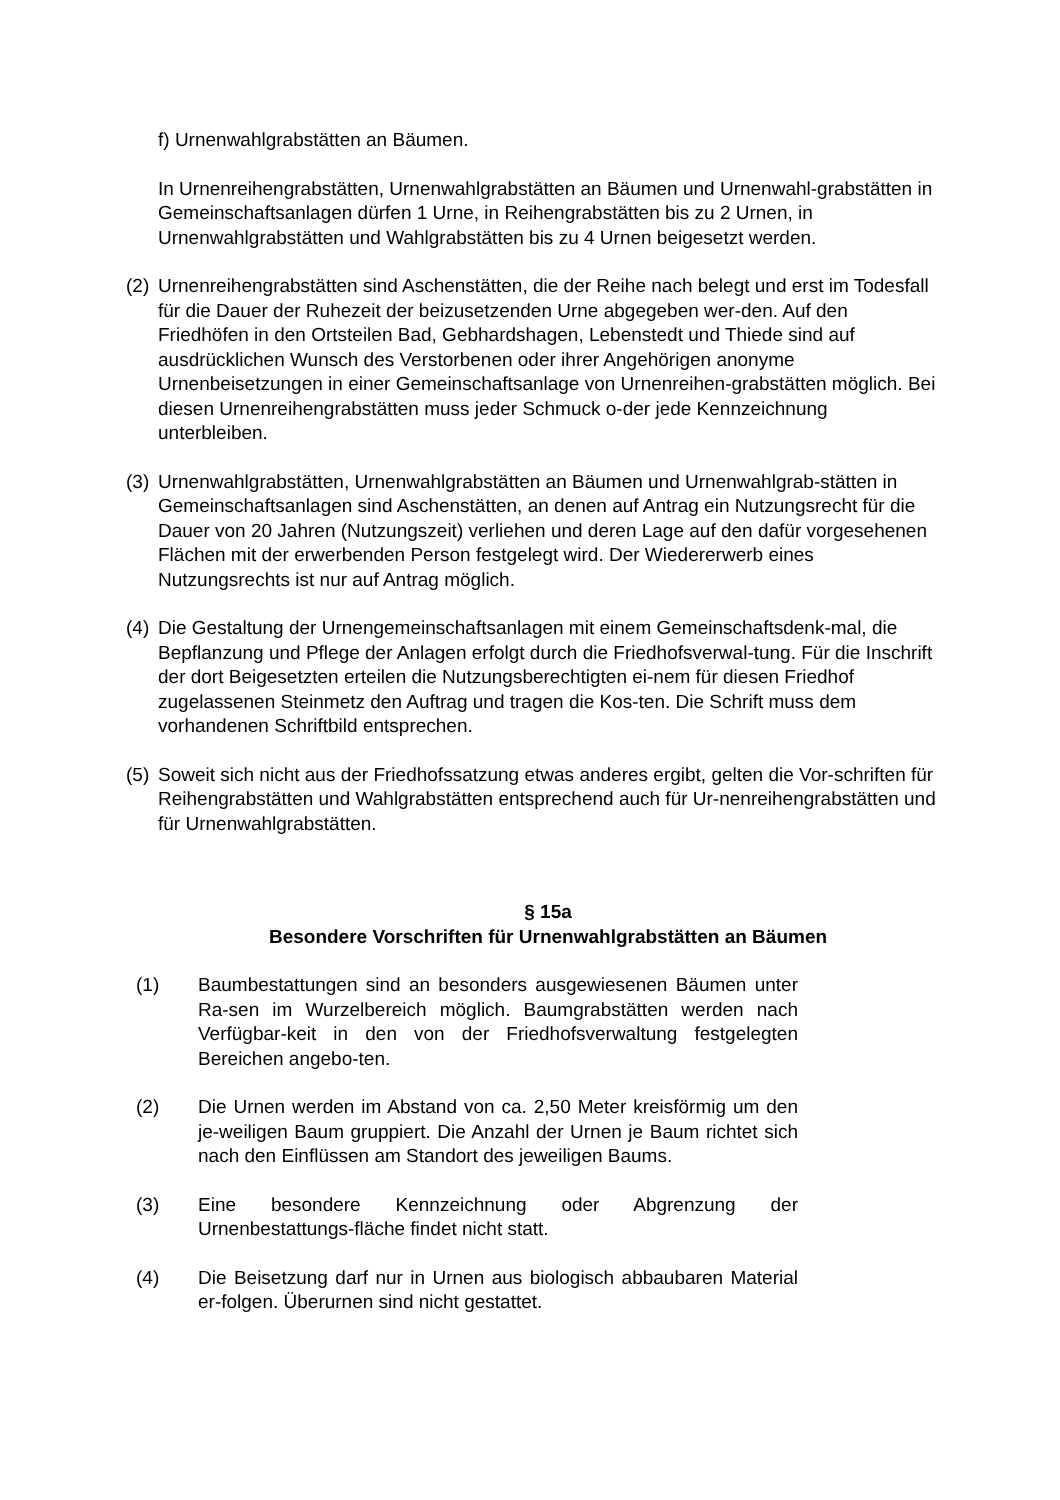f) Urnenwahlgrabstätten an Bäumen.
In Urnenreihengrabstätten, Urnenwahlgrabstätten an Bäumen und Urnenwahl-grabstätten in Gemeinschaftsanlagen dürfen 1 Urne, in Reihengrabstätten bis zu 2 Urnen, in Urnenwahlgrabstätten und Wahlgrabstätten bis zu 4 Urnen beigesetzt werden.
(2) Urnenreihengrabstätten sind Aschenstätten, die der Reihe nach belegt und erst im Todesfall für die Dauer der Ruhezeit der beizusetzenden Urne abgegeben wer-den. Auf den Friedhöfen in den Ortsteilen Bad, Gebhardshagen, Lebenstedt und Thiede sind auf ausdrücklichen Wunsch des Verstorbenen oder ihrer Angehörigen anonyme Urnenbeisetzungen in einer Gemeinschaftsanlage von Urnenreihen-grabstätten möglich. Bei diesen Urnenreihengrabstätten muss jeder Schmuck o-der jede Kennzeichnung unterbleiben.
(3) Urnenwahlgrabstätten, Urnenwahlgrabstätten an Bäumen und Urnenwahlgrab-stätten in Gemeinschaftsanlagen sind Aschenstätten, an denen auf Antrag ein Nutzungsrecht für die Dauer von 20 Jahren (Nutzungszeit) verliehen und deren Lage auf den dafür vorgesehenen Flächen mit der erwerbenden Person festgelegt wird. Der Wiedererwerb eines Nutzungsrechts ist nur auf Antrag möglich.
(4) Die Gestaltung der Urnengemeinschaftsanlagen mit einem Gemeinschaftsdenk-mal, die Bepflanzung und Pflege der Anlagen erfolgt durch die Friedhofsverwal-tung. Für die Inschrift der dort Beigesetzten erteilen die Nutzungsberechtigten ei-nem für diesen Friedhof zugelassenen Steinmetz den Auftrag und tragen die Kos-ten. Die Schrift muss dem vorhandenen Schriftbild entsprechen.
(5) Soweit sich nicht aus der Friedhofssatzung etwas anderes ergibt, gelten die Vor-schriften für Reihengrabstätten und Wahlgrabstätten entsprechend auch für Ur-nenreihengrabstätten und für Urnenwahlgrabstätten.
§ 15a
Besondere Vorschriften für Urnenwahlgrabstätten an Bäumen
(1) Baumbestattungen sind an besonders ausgewiesenen Bäumen unter Ra-sen im Wurzelbereich möglich. Baumgrabstätten werden nach Verfügbar-keit in den von der Friedhofsverwaltung festgelegten Bereichen angebo-ten.
(2) Die Urnen werden im Abstand von ca. 2,50 Meter kreisförmig um den je-weiligen Baum gruppiert. Die Anzahl der Urnen je Baum richtet sich nach den Einflüssen am Standort des jeweiligen Baums.
(3) Eine besondere Kennzeichnung oder Abgrenzung der Urnenbestattungs-fläche findet nicht statt.
(4) Die Beisetzung darf nur in Urnen aus biologisch abbaubaren Material er-folgen. Überurnen sind nicht gestattet.